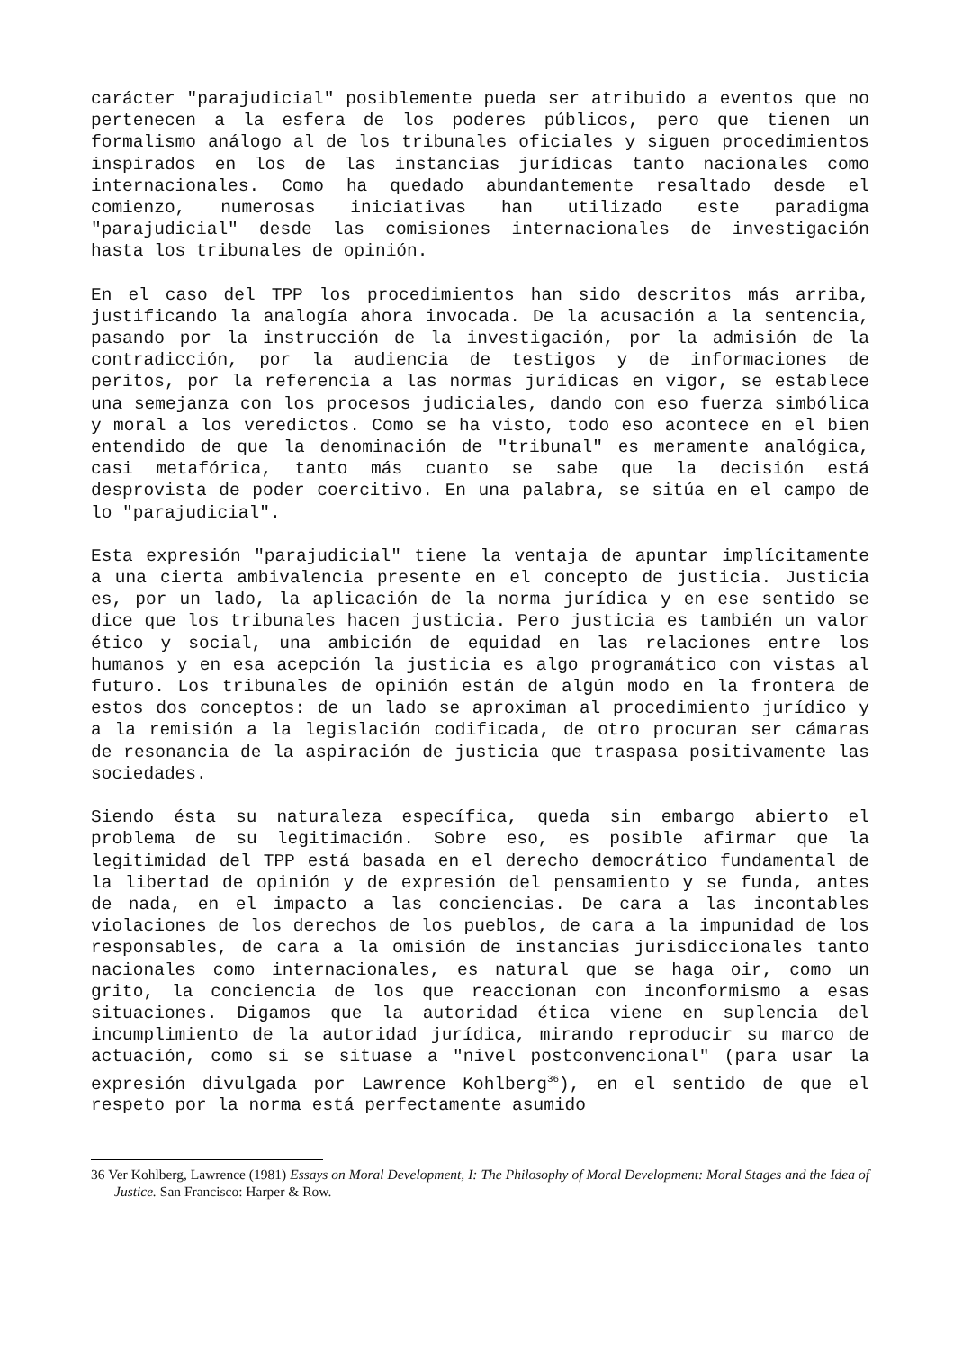carácter "parajudicial" posiblemente pueda ser atribuido a eventos que no pertenecen a la esfera de los poderes públicos, pero que tienen un formalismo análogo al de los tribunales oficiales y siguen procedimientos inspirados en los de las instancias jurídicas tanto nacionales como internacionales. Como ha quedado abundantemente resaltado desde el comienzo, numerosas iniciativas han utilizado este paradigma "parajudicial" desde las comisiones internacionales de investigación hasta los tribunales de opinión.
En el caso del TPP los procedimientos han sido descritos más arriba, justificando la analogía ahora invocada. De la acusación a la sentencia, pasando por la instrucción de la investigación, por la admisión de la contradicción, por la audiencia de testigos y de informaciones de peritos, por la referencia a las normas jurídicas en vigor, se establece una semejanza con los procesos judiciales, dando con eso fuerza simbólica y moral a los veredictos. Como se ha visto, todo eso acontece en el bien entendido de que la denominación de "tribunal" es meramente analógica, casi metafórica, tanto más cuanto se sabe que la decisión está desprovista de poder coercitivo. En una palabra, se sitúa en el campo de lo "parajudicial".
Esta expresión "parajudicial" tiene la ventaja de apuntar implícitamente a una cierta ambivalencia presente en el concepto de justicia. Justicia es, por un lado, la aplicación de la norma jurídica y en ese sentido se dice que los tribunales hacen justicia. Pero justicia es también un valor ético y social, una ambición de equidad en las relaciones entre los humanos y en esa acepción la justicia es algo programático con vistas al futuro. Los tribunales de opinión están de algún modo en la frontera de estos dos conceptos: de un lado se aproximan al procedimiento jurídico y a la remisión a la legislación codificada, de otro procuran ser cámaras de resonancia de la aspiración de justicia que traspasa positivamente las sociedades.
Siendo ésta su naturaleza específica, queda sin embargo abierto el problema de su legitimación. Sobre eso, es posible afirmar que la legitimidad del TPP está basada en el derecho democrático fundamental de la libertad de opinión y de expresión del pensamiento y se funda, antes de nada, en el impacto a las conciencias. De cara a las incontables violaciones de los derechos de los pueblos, de cara a la impunidad de los responsables, de cara a la omisión de instancias jurisdiccionales tanto nacionales como internacionales, es natural que se haga oir, como un grito, la conciencia de los que reaccionan con inconformismo a esas situaciones. Digamos que la autoridad ética viene en suplencia del incumplimiento de la autoridad jurídica, mirando reproducir su marco de actuación, como si se situase a "nivel postconvencional" (para usar la expresión divulgada por Lawrence Kohlberg<sup>36</sup>), en el sentido de que el respeto por la norma está perfectamente asumido
36 Ver Kohlberg, Lawrence (1981) Essays on Moral Development, I: The Philosophy of Moral Development: Moral Stages and the Idea of Justice. San Francisco: Harper & Row.